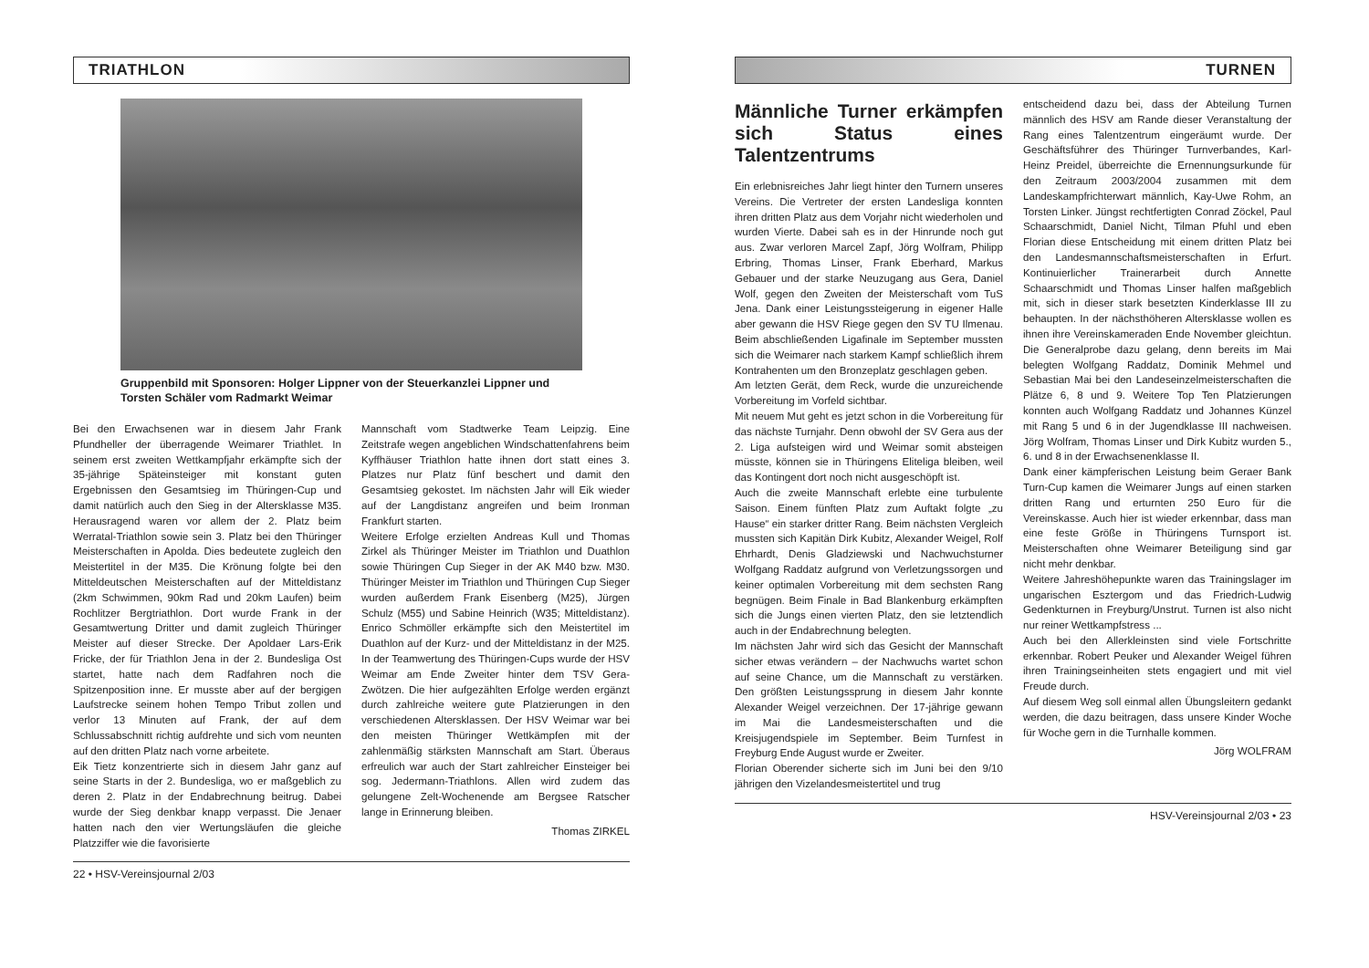TRIATHLON
Gruppenbild mit Sponsoren: Holger Lippner von der Steuerkanzlei Lippner und Torsten Schäler vom Radmarkt Weimar
Bei den Erwachsenen war in diesem Jahr Frank Pfundheller der überragende Weimarer Triathlet. In seinem erst zweiten Wettkampfjahr erkämpfte sich der 35-jährige Späteinsteiger mit konstant guten Ergebnissen den Gesamtsieg im Thüringen-Cup und damit natürlich auch den Sieg in der Altersklasse M35. Herausragend waren vor allem der 2. Platz beim Werratal-Triathlon sowie sein 3. Platz bei den Thüringer Meisterschaften in Apolda. Dies bedeutete zugleich den Meistertitel in der M35. Die Krönung folgte bei den Mitteldeutschen Meisterschaften auf der Mitteldistanz (2km Schwimmen, 90km Rad und 20km Laufen) beim Rochlitzer Bergtriathlon. Dort wurde Frank in der Gesamtwertung Dritter und damit zugleich Thüringer Meister auf dieser Strecke. Der Apoldaer Lars-Erik Fricke, der für Triathlon Jena in der 2. Bundesliga Ost startet, hatte nach dem Radfahren noch die Spitzenposition inne. Er musste aber auf der bergigen Laufstrecke seinem hohen Tempo Tribut zollen und verlor 13 Minuten auf Frank, der auf dem Schlussabschnitt richtig aufdrehte und sich vom neunten auf den dritten Platz nach vorne arbeitete.
Eik Tietz konzentrierte sich in diesem Jahr ganz auf seine Starts in der 2. Bundesliga, wo er maßgeblich zu deren 2. Platz in der Endabrechnung beitrug. Dabei wurde der Sieg denkbar knapp verpasst. Die Jenaer hatten nach den vier Wertungsläufen die gleiche Platzziffer wie die favorisierte
Mannschaft vom Stadtwerke Team Leipzig. Eine Zeitstrafe wegen angeblichen Windschattenfahrens beim Kyffhäuser Triathlon hatte ihnen dort statt eines 3. Platzes nur Platz fünf beschert und damit den Gesamtsieg gekostet. Im nächsten Jahr will Eik wieder auf der Langdistanz angreifen und beim Ironman Frankfurt starten.
Weitere Erfolge erzielten Andreas Kull und Thomas Zirkel als Thüringer Meister im Triathlon und Duathlon sowie Thüringen Cup Sieger in der AK M40 bzw. M30. Thüringer Meister im Triathlon und Thüringen Cup Sieger wurden außerdem Frank Eisenberg (M25), Jürgen Schulz (M55) und Sabine Heinrich (W35; Mitteldistanz). Enrico Schmöller erkämpfte sich den Meistertitel im Duathlon auf der Kurz- und der Mitteldistanz in der M25. In der Teamwertung des Thüringen-Cups wurde der HSV Weimar am Ende Zweiter hinter dem TSV Gera-Zwötzen. Die hier aufgezählten Erfolge werden ergänzt durch zahlreiche weitere gute Platzierungen in den verschiedenen Altersklassen. Der HSV Weimar war bei den meisten Thüringer Wettkämpfen mit der zahlenmäßig stärksten Mannschaft am Start. Überaus erfreulich war auch der Start zahlreicher Einsteiger bei sog. Jedermann-Triathlons. Allen wird zudem das gelungene Zelt-Wochenende am Bergsee Ratscher lange in Erinnerung bleiben.
Thomas ZIRKEL
22 • HSV-Vereinsjournal 2/03
TURNEN
Männliche Turner erkämpfen sich Status eines Talentzentrums
Ein erlebnisreiches Jahr liegt hinter den Turnern unseres Vereins. Die Vertreter der ersten Landesliga konnten ihren dritten Platz aus dem Vorjahr nicht wiederholen und wurden Vierte. Dabei sah es in der Hinrunde noch gut aus. Zwar verloren Marcel Zapf, Jörg Wolfram, Philipp Erbring, Thomas Linser, Frank Eberhard, Markus Gebauer und der starke Neuzugang aus Gera, Daniel Wolf, gegen den Zweiten der Meisterschaft vom TuS Jena. Dank einer Leistungssteigerung in eigener Halle aber gewann die HSV Riege gegen den SV TU Ilmenau. Beim abschließenden Ligafinale im September mussten sich die Weimarer nach starkem Kampf schließlich ihrem Kontrahenten um den Bronzeplatz geschlagen geben.
Am letzten Gerät, dem Reck, wurde die unzureichende Vorbereitung im Vorfeld sichtbar.
Mit neuem Mut geht es jetzt schon in die Vorbereitung für das nächste Turnjahr. Denn obwohl der SV Gera aus der 2. Liga aufsteigen wird und Weimar somit absteigen müsste, können sie in Thüringens Eliteliga bleiben, weil das Kontingent dort noch nicht ausgeschöpft ist.
Auch die zweite Mannschaft erlebte eine turbulente Saison. Einem fünften Platz zum Auftakt folgte „zu Hause“ ein starker dritter Rang. Beim nächsten Vergleich mussten sich Kapitän Dirk Kubitz, Alexander Weigel, Rolf Ehrhardt, Denis Gladziewski und Nachwuchsturner Wolfgang Raddatz aufgrund von Verletzungssorgen und keiner optimalen Vorbereitung mit dem sechsten Rang begnügen. Beim Finale in Bad Blankenburg erkämpften sich die Jungs einen vierten Platz, den sie letztendlich auch in der Endabrechnung belegten.
Im nächsten Jahr wird sich das Gesicht der Mannschaft sicher etwas verändern – der Nachwuchs wartet schon auf seine Chance, um die Mannschaft zu verstärken. Den größten Leistungssprung in diesem Jahr konnte Alexander Weigel verzeichnen. Der 17-jährige gewann im Mai die Landesmeisterschaften und die Kreisjugendspiele im September. Beim Turnfest in Freyburg Ende August wurde er Zweiter.
Florian Oberender sicherte sich im Juni bei den 9/10 jährigen den Vizelandesmeistertitel und trug
entscheidend dazu bei, dass der Abteilung Turnen männlich des HSV am Rande dieser Veranstaltung der Rang eines Talentzentrum eingeräumt wurde. Der Geschäftsführer des Thüringer Turnverbandes, Karl-Heinz Preidel, überreichte die Ernennungsurkunde für den Zeitraum 2003/2004 zusammen mit dem Landeskampfrichterwart männlich, Kay-Uwe Rohm, an Torsten Linker. Jüngst rechtfertigten Conrad Zöckel, Paul Schaarschmidt, Daniel Nicht, Tilman Pfuhl und eben Florian diese Entscheidung mit einem dritten Platz bei den Landesmannschaftsmeisterschaften in Erfurt. Kontinuierlicher Trainerarbeit durch Annette Schaarschmidt und Thomas Linser halfen maßgeblich mit, sich in dieser stark besetzten Kinderklasse III zu behaupten. In der nächsthöheren Altersklasse wollen es ihnen ihre Vereinskameraden Ende November gleichtun. Die Generalprobe dazu gelang, denn bereits im Mai belegten Wolfgang Raddatz, Dominik Mehmel und Sebastian Mai bei den Landeseinzelmeisterschaften die Plätze 6, 8 und 9. Weitere Top Ten Platzierungen konnten auch Wolfgang Raddatz und Johannes Künzel mit Rang 5 und 6 in der Jugendklasse III nachweisen. Jörg Wolfram, Thomas Linser und Dirk Kubitz wurden 5., 6. und 8 in der Erwachsenenklasse II.
Dank einer kämpferischen Leistung beim Geraer Bank Turn-Cup kamen die Weimarer Jungs auf einen starken dritten Rang und erturnten 250 Euro für die Vereinskasse. Auch hier ist wieder erkennbar, dass man eine feste Größe in Thüringens Turnsport ist. Meisterschaften ohne Weimarer Beteiligung sind gar nicht mehr denkbar.
Weitere Jahreshöhepunkte waren das Trainingslager im ungarischen Esztergom und das Friedrich-Ludwig Gedenkturnen in Freyburg/Unstrut. Turnen ist also nicht nur reiner Wettkampfstress ...
Auch bei den Allerkleinsten sind viele Fortschritte erkennbar. Robert Peuker und Alexander Weigel führen ihren Trainingseinheiten stets engagiert und mit viel Freude durch.
Auf diesem Weg soll einmal allen Übungsleitern gedankt werden, die dazu beitragen, dass unsere Kinder Woche für Woche gern in die Turnhalle kommen.
Jörg WOLFRAM
HSV-Vereinsjournal 2/03 • 23